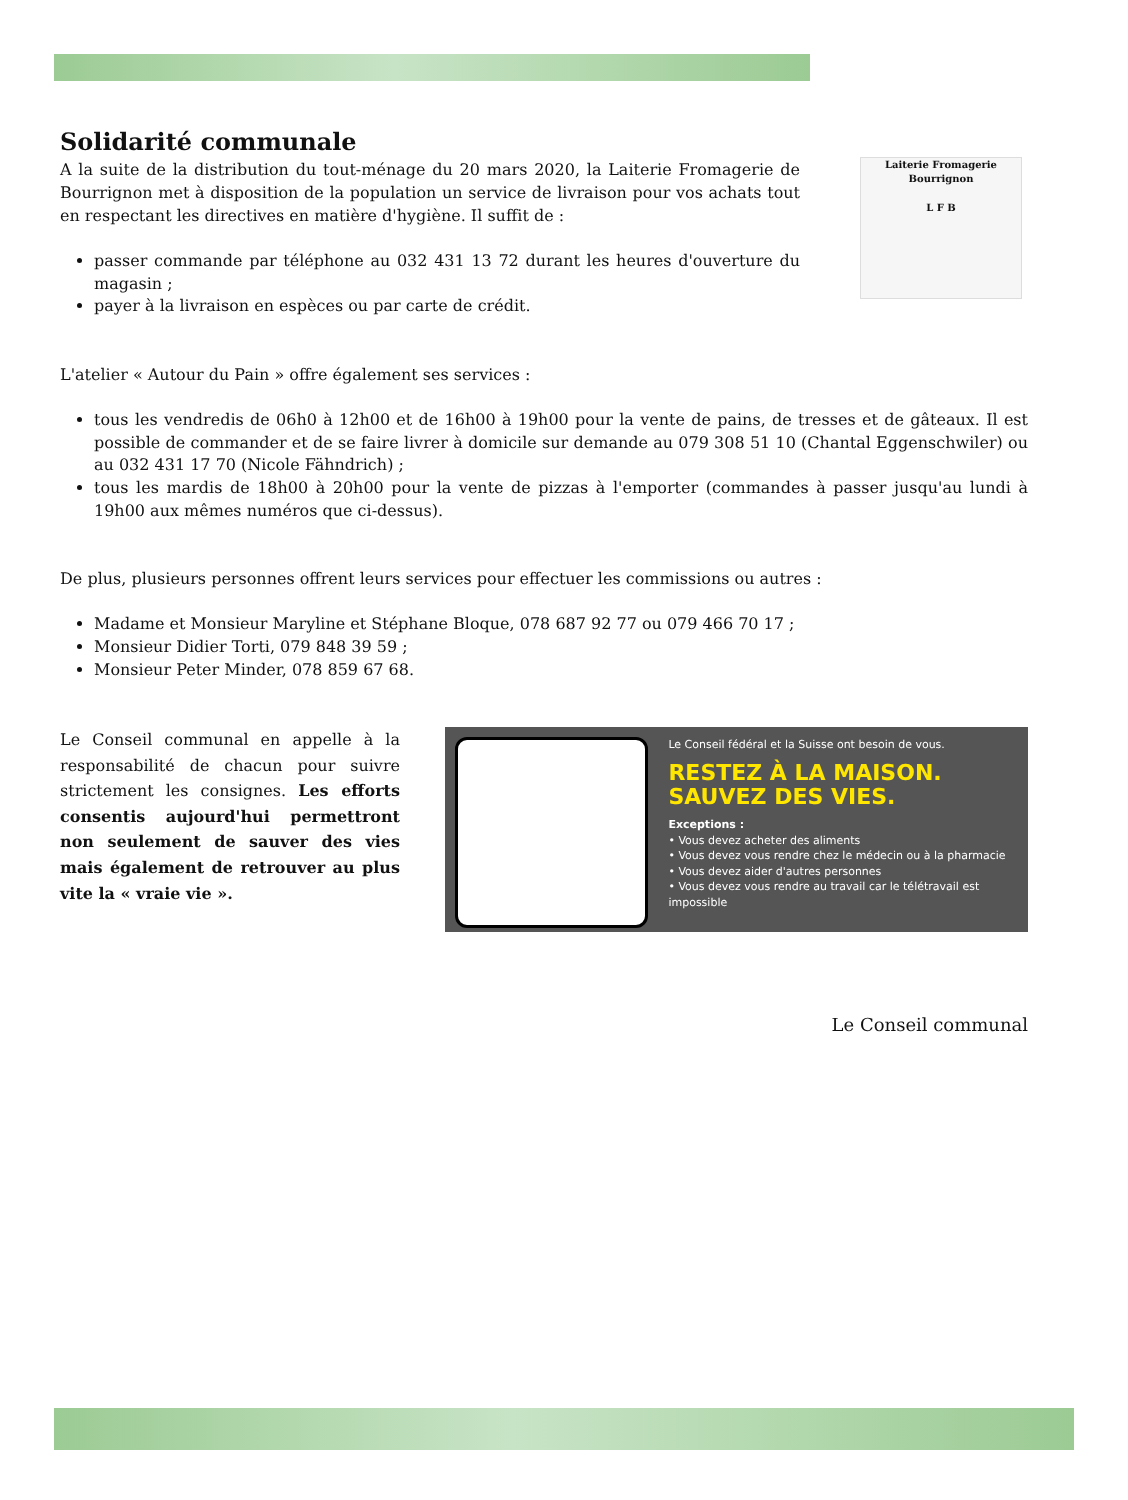Solidarité communale
A la suite de la distribution du tout-ménage du 20 mars 2020, la Laiterie Fromagerie de Bourrignon met à disposition de la population un service de livraison pour vos achats tout en respectant les directives en matière d'hygiène. Il suffit de :
passer commande par téléphone au 032 431 13 72 durant les heures d'ouverture du magasin ;
payer à la livraison en espèces ou par carte de crédit.
Laiterie Fromagerie
Bourrignon
L F B
L'atelier « Autour du Pain » offre également ses services :
tous les vendredis de 06h0 à 12h00 et de 16h00 à 19h00 pour la vente de pains, de tresses et de gâteaux. Il est possible de commander et de se faire livrer à domicile sur demande au 079 308 51 10 (Chantal Eggenschwiler) ou au 032 431 17 70 (Nicole Fähndrich) ;
tous les mardis de 18h00 à 20h00 pour la vente de pizzas à l'emporter (commandes à passer jusqu'au lundi à 19h00 aux mêmes numéros que ci-dessus).
De plus, plusieurs personnes offrent leurs services pour effectuer les commissions ou autres :
Madame et Monsieur Maryline et Stéphane Bloque, 078 687 92 77 ou 079 466 70 17 ;
Monsieur Didier Torti, 079 848 39 59 ;
Monsieur Peter Minder, 078 859 67 68.
Le Conseil communal en appelle à la responsabilité de chacun pour suivre strictement les consignes. Les efforts consentis aujourd'hui permettront non seulement de sauver des vies mais également de retrouver au plus vite la « vraie vie ».
Le Conseil fédéral et la Suisse ont besoin de vous.
RESTEZ À LA MAISON.
SAUVEZ DES VIES.
Exceptions :
• Vous devez acheter des aliments
• Vous devez vous rendre chez le médecin ou à la pharmacie
• Vous devez aider d'autres personnes
• Vous devez vous rendre au travail car le télétravail est impossible
Le Conseil communal